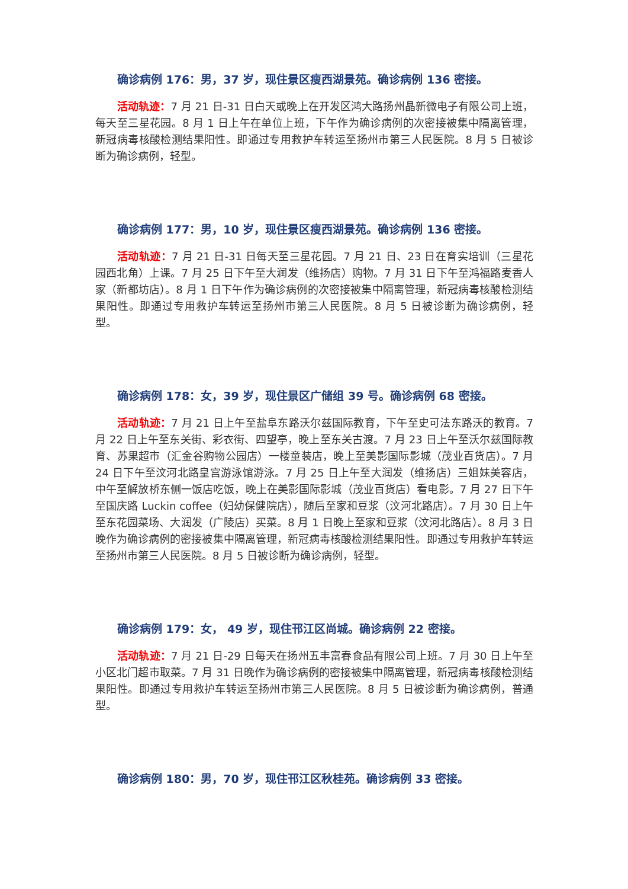确诊病例 176：男，37 岁，现住景区瘦西湖景苑。确诊病例 136 密接。
活动轨迹：7 月 21 日-31 日白天或晚上在开发区鸿大路扬州晶新微电子有限公司上班，每天至三星花园。8 月 1 日上午在单位上班，下午作为确诊病例的次密接被集中隔离管理，新冠病毒核酸检测结果阳性。即通过专用救护车转运至扬州市第三人民医院。8 月 5 日被诊断为确诊病例，轻型。
确诊病例 177：男，10 岁，现住景区瘦西湖景苑。确诊病例 136 密接。
活动轨迹：7 月 21 日-31 日每天至三星花园。7 月 21 日、23 日在育实培训（三星花园西北角）上课。7 月 25 日下午至大润发（维扬店）购物。7 月 31 日下午至鸿福路麦香人家（新都坊店）。8 月 1 日下午作为确诊病例的次密接被集中隔离管理，新冠病毒核酸检测结果阳性。即通过专用救护车转运至扬州市第三人民医院。8 月 5 日被诊断为确诊病例，轻型。
确诊病例 178：女，39 岁，现住景区广储组 39 号。确诊病例 68 密接。
活动轨迹：7 月 21 日上午至盐阜东路沃尔兹国际教育，下午至史可法东路沃的教育。7 月 22 日上午至东关街、彩衣街、四望亭，晚上至东关古渡。7 月 23 日上午至沃尔兹国际教育、苏果超市（汇金谷购物公园店）一楼童装店，晚上至美影国际影城（茂业百货店）。7 月 24 日下午至汶河北路皇宫游泳馆游泳。7 月 25 日上午至大润发（维扬店）三姐妹美容店，中午至解放桥东侧一饭店吃饭，晚上在美影国际影城（茂业百货店）看电影。7 月 27 日下午至国庆路 Luckin coffee（妇幼保健院店），随后至家和豆浆（汶河北路店）。7 月 30 日上午至东花园菜场、大润发（广陵店）买菜。8 月 1 日晚上至家和豆浆（汶河北路店）。8 月 3 日晚作为确诊病例的密接被集中隔离管理，新冠病毒核酸检测结果阳性。即通过专用救护车转运至扬州市第三人民医院。8 月 5 日被诊断为确诊病例，轻型。
确诊病例 179：女， 49 岁，现住邗江区尚城。确诊病例 22 密接。
活动轨迹：7 月 21 日-29 日每天在扬州五丰富春食品有限公司上班。7 月 30 日上午至小区北门超市取菜。7 月 31 日晚作为确诊病例的密接被集中隔离管理，新冠病毒核酸检测结果阳性。即通过专用救护车转运至扬州市第三人民医院。8 月 5 日被诊断为确诊病例，普通型。
确诊病例 180：男，70 岁，现住邗江区秋桂苑。确诊病例 33 密接。